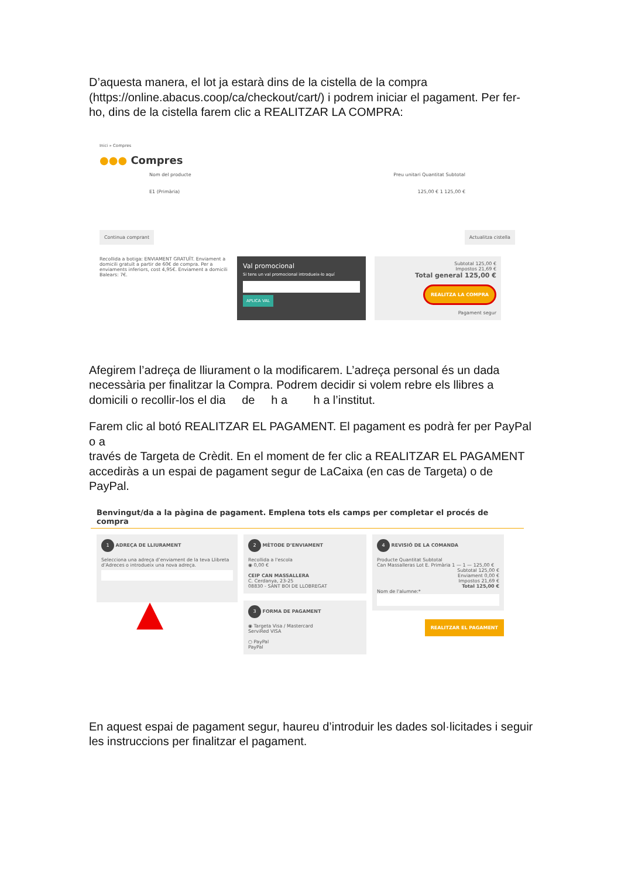D’aquesta manera, el lot ja estarà dins de la cistella de la compra (https://online.abacus.coop/ca/checkout/cart/) i podrem iniciar el pagament. Per fer-ho, dins de la cistella farem clic a REALITZAR LA COMPRA:
Inici » Compres
●●● Compres
Nom del producte Preu unitari Quantitat Subtotal
E1 (Primària) 125,00 € 1 125,00 €
Continua comprant Actualitza cistella
Recollida a botiga: ENVIAMENT GRATUÏT. Enviament a domicili gratuït a partir de 60€ de compra. Per a enviaments inferiors, cost 4,95€. Enviament a domicili Balears: 7€.
Val promocional
Si tens un val promocional introdueix-lo aquí
APLICA VAL
Subtotal 125,00 €
Impostos 21,69 €
Total general 125,00 €
REALITZA LA COMPRA
Pagament segur
Afegirem l’adreça de lliurament o la modificarem. L’adreça personal és un dada necessària per finalitzar la Compra. Podrem decidir si volem rebre els llibres a domicili o recollir-los el dia de h a h a l’institut.
Farem clic al botó REALITZAR EL PAGAMENT. El pagament es podrà fer per PayPal o a
través de Targeta de Crèdit. En el moment de fer clic a REALITZAR EL PAGAMENT
accediràs a un espai de pagament segur de LaCaixa (en cas de Targeta) o de PayPal.
Benvingut/da a la pàgina de pagament. Emplena tots els camps per completar el procés de compra
1 ADREÇA DE LLIURAMENT
Selecciona una adreça d’enviament de la teva Llibreta d’Adreces o introdueix una nova adreça.
▲
2 MÈTODE D’ENVIAMENT
Recollida a l'escola
◉ 0,00 €
CEIP CAN MASSALLERA
C. Cerdanya, 23-25
08830 - SANT BOI DE LLOBREGAT
3 FORMA DE PAGAMENT
◉ Targeta Visa / Mastercard
ServiRed VISA
○ PayPal
PayPal
4 REVISIÓ DE LA COMANDA
Producte Quantitat Subtotal
Can Massalleras Lot E. Primària 1 — 1 — 125,00 €
Subtotal 125,00 €
Enviament 0,00 €
Impostos 21,69 €
Total 125,00 €
Nom de l'alumne:*
REALITZAR EL PAGAMENT
En aquest espai de pagament segur, haureu d’introduir les dades sol·licitades i seguir les instruccions per finalitzar el pagament.